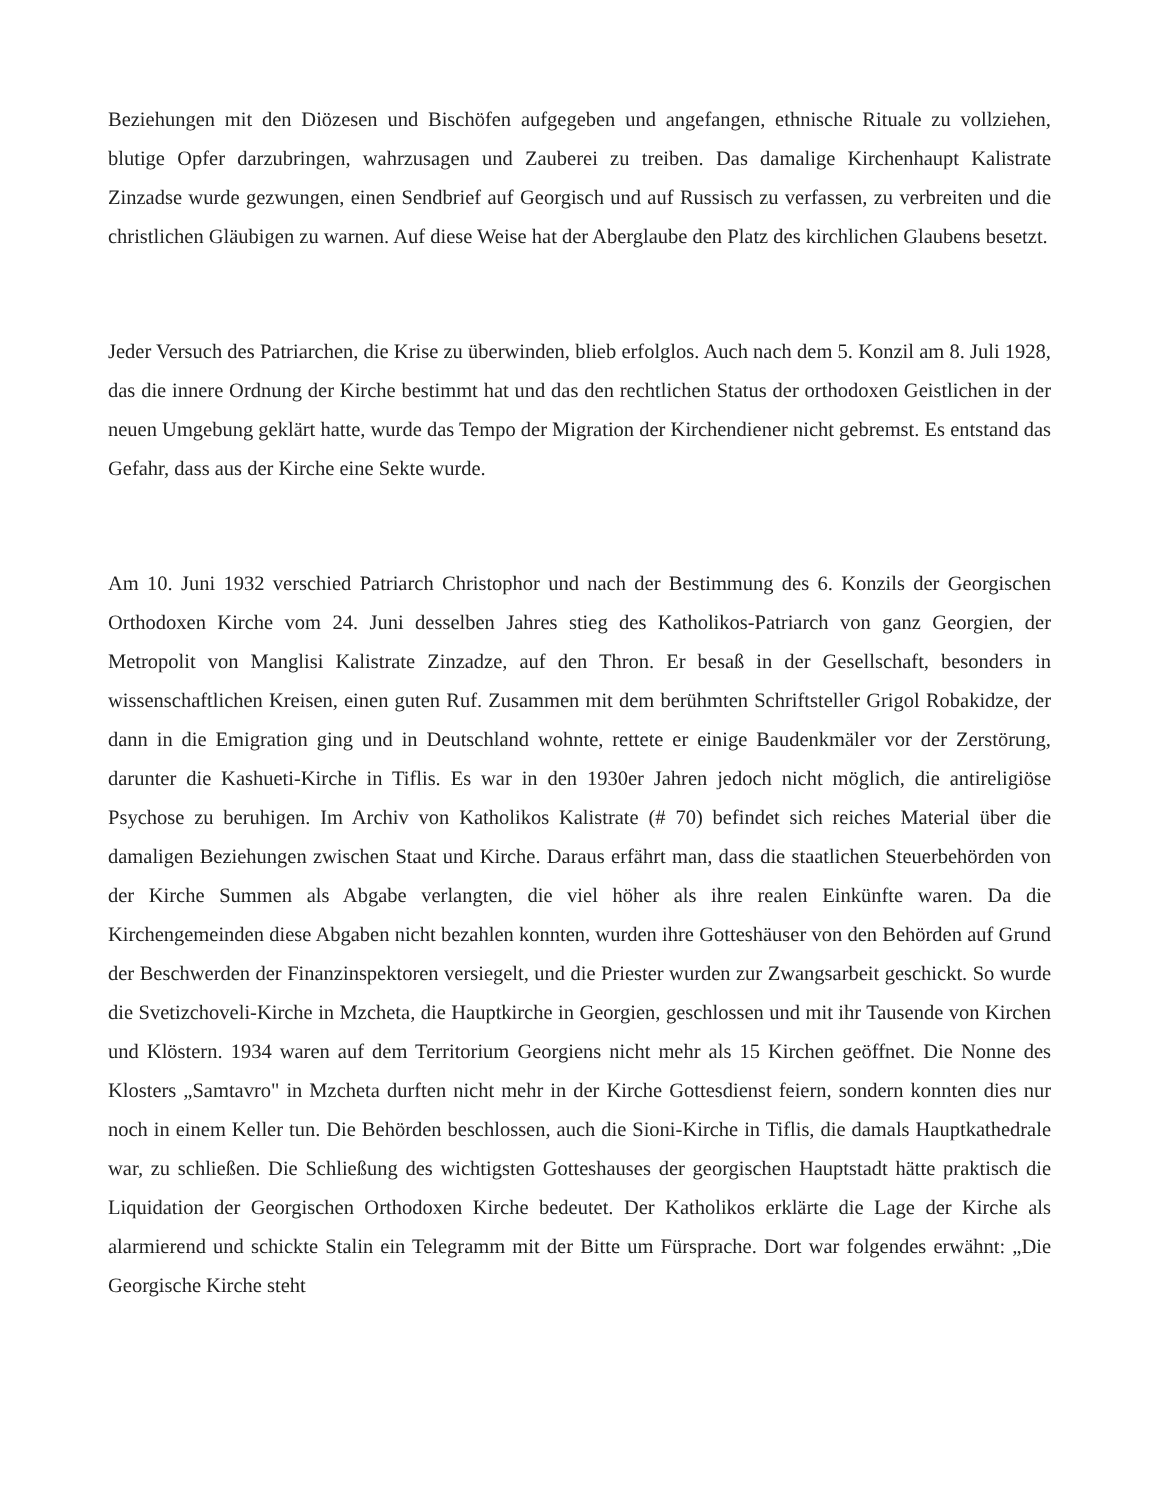Beziehungen mit den Diözesen und Bischöfen aufgegeben und angefangen, ethnische Rituale zu vollziehen, blutige Opfer darzubringen, wahrzusagen und Zauberei zu treiben. Das damalige Kirchenhaupt Kalistrate Zinzadse wurde gezwungen, einen Sendbrief auf Georgisch und auf Russisch zu verfassen, zu verbreiten und die christlichen Gläubigen zu warnen. Auf diese Weise hat der Aberglaube den Platz des kirchlichen Glaubens besetzt.
Jeder Versuch des Patriarchen, die Krise zu überwinden, blieb erfolglos. Auch nach dem 5. Konzil am 8. Juli 1928, das die innere Ordnung der Kirche bestimmt hat und das den rechtlichen Status der orthodoxen Geistlichen in der neuen Umgebung geklärt hatte, wurde das Tempo der Migration der Kirchendiener nicht gebremst. Es entstand das Gefahr, dass aus der Kirche eine Sekte wurde.
Am 10. Juni 1932 verschied Patriarch Christophor und nach der Bestimmung des 6. Konzils der Georgischen Orthodoxen Kirche vom 24. Juni desselben Jahres stieg des Katholikos-Patriarch von ganz Georgien, der Metropolit von Manglisi Kalistrate Zinzadze, auf den Thron. Er besaß in der Gesellschaft, besonders in wissenschaftlichen Kreisen, einen guten Ruf. Zusammen mit dem berühmten Schriftsteller Grigol Robakidze, der dann in die Emigration ging und in Deutschland wohnte, rettete er einige Baudenkmäler vor der Zerstörung, darunter die Kashueti-Kirche in Tiflis. Es war in den 1930er Jahren jedoch nicht möglich, die antireligiöse Psychose zu beruhigen. Im Archiv von Katholikos Kalistrate (# 70) befindet sich reiches Material über die damaligen Beziehungen zwischen Staat und Kirche. Daraus erfährt man, dass die staatlichen Steuerbehörden von der Kirche Summen als Abgabe verlangten, die viel höher als ihre realen Einkünfte waren. Da die Kirchengemeinden diese Abgaben nicht bezahlen konnten, wurden ihre Gotteshäuser von den Behörden auf Grund der Beschwerden der Finanzinspektoren versiegelt, und die Priester wurden zur Zwangsarbeit geschickt. So wurde die Svetizchoveli-Kirche in Mzcheta, die Hauptkirche in Georgien, geschlossen und mit ihr Tausende von Kirchen und Klöstern. 1934 waren auf dem Territorium Georgiens nicht mehr als 15 Kirchen geöffnet. Die Nonne des Klosters „Samtavro" in Mzcheta durften nicht mehr in der Kirche Gottesdienst feiern, sondern konnten dies nur noch in einem Keller tun. Die Behörden beschlossen, auch die Sioni-Kirche in Tiflis, die damals Hauptkathedrale war, zu schließen. Die Schließung des wichtigsten Gotteshauses der georgischen Hauptstadt hätte praktisch die Liquidation der Georgischen Orthodoxen Kirche bedeutet. Der Katholikos erklärte die Lage der Kirche als alarmierend und schickte Stalin ein Telegramm mit der Bitte um Fürsprache. Dort war folgendes erwähnt: „Die Georgische Kirche steht